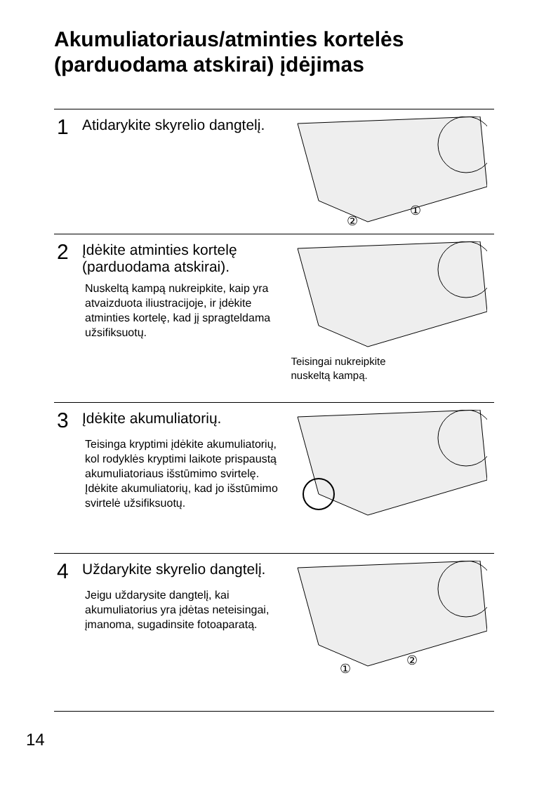Akumuliatoriaus/atminties kortelės
(parduodama atskirai) įdėjimas
1 Atidarykite skyrelio dangtelį.
②
①
2 Įdėkite atminties kortelę (parduodama atskirai).
Nuskeltą kampą nukreipkite, kaip yra atvaizduota iliustracijoje, ir įdėkite atminties kortelę, kad jį spragteldama užsifiksuotų.
Teisingai nukreipkite
nuskeltą kampą.
3 Įdėkite akumuliatorių.
Teisinga kryptimi įdėkite akumuliatorių, kol rodyklės kryptimi laikote prispaustą akumuliatoriaus išstūmimo svirtelę. Įdėkite akumuliatorių, kad jo išstūmimo svirtelė užsifiksuotų.
4 Uždarykite skyrelio dangtelį.
Jeigu uždarysite dangtelį, kai akumuliatorius yra įdėtas neteisingai, įmanoma, sugadinsite fotoaparatą.
①
②
14